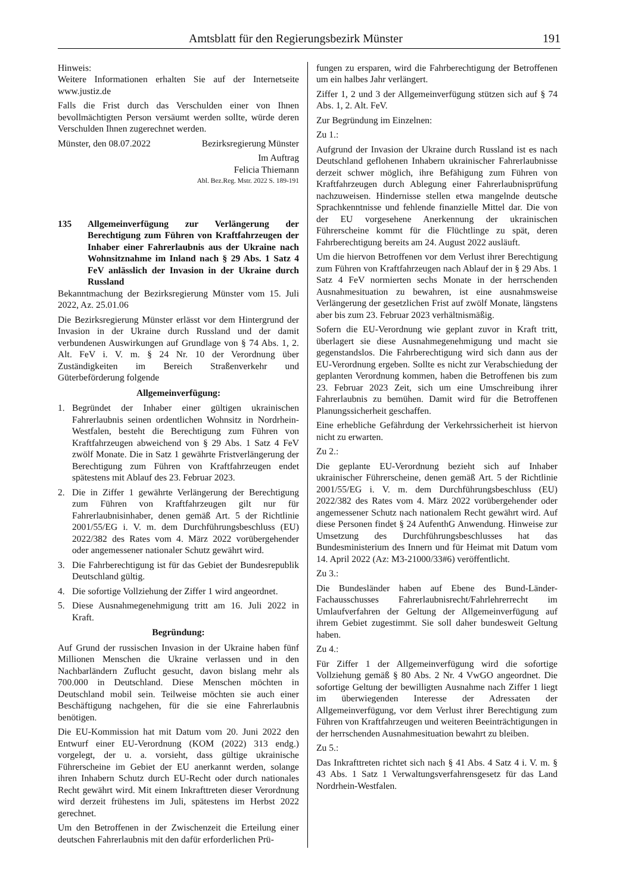Amtsblatt für den Regierungsbezirk Münster 191
Hinweis:
Weitere Informationen erhalten Sie auf der Internetseite www.justiz.de
Falls die Frist durch das Verschulden einer von Ihnen bevollmächtigten Person versäumt werden sollte, würde deren Verschulden Ihnen zugerechnet werden.
Münster, den 08.07.2022 Bezirksregierung Münster
Im Auftrag
Felicia Thiemann
Abl. Bez.Reg. Mstr. 2022 S. 189-191
135 Allgemeinverfügung zur Verlängerung der Berechtigung zum Führen von Kraftfahrzeugen der Inhaber einer Fahrerlaubnis aus der Ukraine nach Wohnsitznahme im Inland nach § 29 Abs. 1 Satz 4 FeV anlässlich der Invasion in der Ukraine durch Russland
Bekanntmachung der Bezirksregierung Münster vom 15. Juli 2022, Az. 25.01.06
Die Bezirksregierung Münster erlässt vor dem Hintergrund der Invasion in der Ukraine durch Russland und der damit verbundenen Auswirkungen auf Grundlage von § 74 Abs. 1, 2. Alt. FeV i. V. m. § 24 Nr. 10 der Verordnung über Zuständigkeiten im Bereich Straßenverkehr und Güterbeförderung folgende
Allgemeinverfügung:
1. Begründet der Inhaber einer gültigen ukrainischen Fahrerlaubnis seinen ordentlichen Wohnsitz in Nordrhein-Westfalen, besteht die Berechtigung zum Führen von Kraftfahrzeugen abweichend von § 29 Abs. 1 Satz 4 FeV zwölf Monate. Die in Satz 1 gewährte Fristverlängerung der Berechtigung zum Führen von Kraftfahrzeugen endet spätestens mit Ablauf des 23. Februar 2023.
2. Die in Ziffer 1 gewährte Verlängerung der Berechtigung zum Führen von Kraftfahrzeugen gilt nur für Fahrerlaubnisinhaber, denen gemäß Art. 5 der Richtlinie 2001/55/EG i. V. m. dem Durchführungsbeschluss (EU) 2022/382 des Rates vom 4. März 2022 vorübergehender oder angemessener nationaler Schutz gewährt wird.
3. Die Fahrberechtigung ist für das Gebiet der Bundesrepublik Deutschland gültig.
4. Die sofortige Vollziehung der Ziffer 1 wird angeordnet.
5. Diese Ausnahmegenehmigung tritt am 16. Juli 2022 in Kraft.
Begründung:
Auf Grund der russischen Invasion in der Ukraine haben fünf Millionen Menschen die Ukraine verlassen und in den Nachbarländern Zuflucht gesucht, davon bislang mehr als 700.000 in Deutschland. Diese Menschen möchten in Deutschland mobil sein. Teilweise möchten sie auch einer Beschäftigung nachgehen, für die sie eine Fahrerlaubnis benötigen.
Die EU-Kommission hat mit Datum vom 20. Juni 2022 den Entwurf einer EU-Verordnung (KOM (2022) 313 endg.) vorgelegt, der u. a. vorsieht, dass gültige ukrainische Führerscheine im Gebiet der EU anerkannt werden, solange ihren Inhabern Schutz durch EU-Recht oder durch nationales Recht gewährt wird. Mit einem Inkrafttreten dieser Verordnung wird derzeit frühestens im Juli, spätestens im Herbst 2022 gerechnet.
Um den Betroffenen in der Zwischenzeit die Erteilung einer deutschen Fahrerlaubnis mit den dafür erforderlichen Prü-
fungen zu ersparen, wird die Fahrberechtigung der Betroffenen um ein halbes Jahr verlängert.
Ziffer 1, 2 und 3 der Allgemeinverfügung stützen sich auf § 74 Abs. 1, 2. Alt. FeV.
Zur Begründung im Einzelnen:
Zu 1.:
Aufgrund der Invasion der Ukraine durch Russland ist es nach Deutschland geflohenen Inhabern ukrainischer Fahrerlaubnisse derzeit schwer möglich, ihre Befähigung zum Führen von Kraftfahrzeugen durch Ablegung einer Fahrerlaubnisprüfung nachzuweisen. Hindernisse stellen etwa mangelnde deutsche Sprachkenntnisse und fehlende finanzielle Mittel dar. Die von der EU vorgesehene Anerkennung der ukrainischen Führerscheine kommt für die Flüchtlinge zu spät, deren Fahrberechtigung bereits am 24. August 2022 ausläuft.
Um die hiervon Betroffenen vor dem Verlust ihrer Berechtigung zum Führen von Kraftfahrzeugen nach Ablauf der in § 29 Abs. 1 Satz 4 FeV normierten sechs Monate in der herrschenden Ausnahmesituation zu bewahren, ist eine ausnahmsweise Verlängerung der gesetzlichen Frist auf zwölf Monate, längstens aber bis zum 23. Februar 2023 verhältnismäßig.
Sofern die EU-Verordnung wie geplant zuvor in Kraft tritt, überlagert sie diese Ausnahmegenehmigung und macht sie gegenstandslos. Die Fahrberechtigung wird sich dann aus der EU-Verordnung ergeben. Sollte es nicht zur Verabschiedung der geplanten Verordnung kommen, haben die Betroffenen bis zum 23. Februar 2023 Zeit, sich um eine Umschreibung ihrer Fahrerlaubnis zu bemühen. Damit wird für die Betroffenen Planungssicherheit geschaffen.
Eine erhebliche Gefährdung der Verkehrssicherheit ist hiervon nicht zu erwarten.
Zu 2.:
Die geplante EU-Verordnung bezieht sich auf Inhaber ukrainischer Führerscheine, denen gemäß Art. 5 der Richtlinie 2001/55/EG i. V. m. dem Durchführungsbeschluss (EU) 2022/382 des Rates vom 4. März 2022 vorübergehender oder angemessener Schutz nach nationalem Recht gewährt wird. Auf diese Personen findet § 24 AufenthG Anwendung. Hinweise zur Umsetzung des Durchführungsbeschlusses hat das Bundesministerium des Innern und für Heimat mit Datum vom 14. April 2022 (Az: M3-21000/33#6) veröffentlicht.
Zu 3.:
Die Bundesländer haben auf Ebene des Bund-Länder-Fachausschusses Fahrerlaubnisrecht/Fahrlehrerrecht im Umlaufverfahren der Geltung der Allgemeinverfügung auf ihrem Gebiet zugestimmt. Sie soll daher bundesweit Geltung haben.
Zu 4.:
Für Ziffer 1 der Allgemeinverfügung wird die sofortige Vollziehung gemäß § 80 Abs. 2 Nr. 4 VwGO angeordnet. Die sofortige Geltung der bewilligten Ausnahme nach Ziffer 1 liegt im überwiegenden Interesse der Adressaten der Allgemeinverfügung, vor dem Verlust ihrer Berechtigung zum Führen von Kraftfahrzeugen und weiteren Beeinträchtigungen in der herrschenden Ausnahmesituation bewahrt zu bleiben.
Zu 5.:
Das Inkrafttreten richtet sich nach § 41 Abs. 4 Satz 4 i. V. m. § 43 Abs. 1 Satz 1 Verwaltungsverfahrensgesetz für das Land Nordrhein-Westfalen.